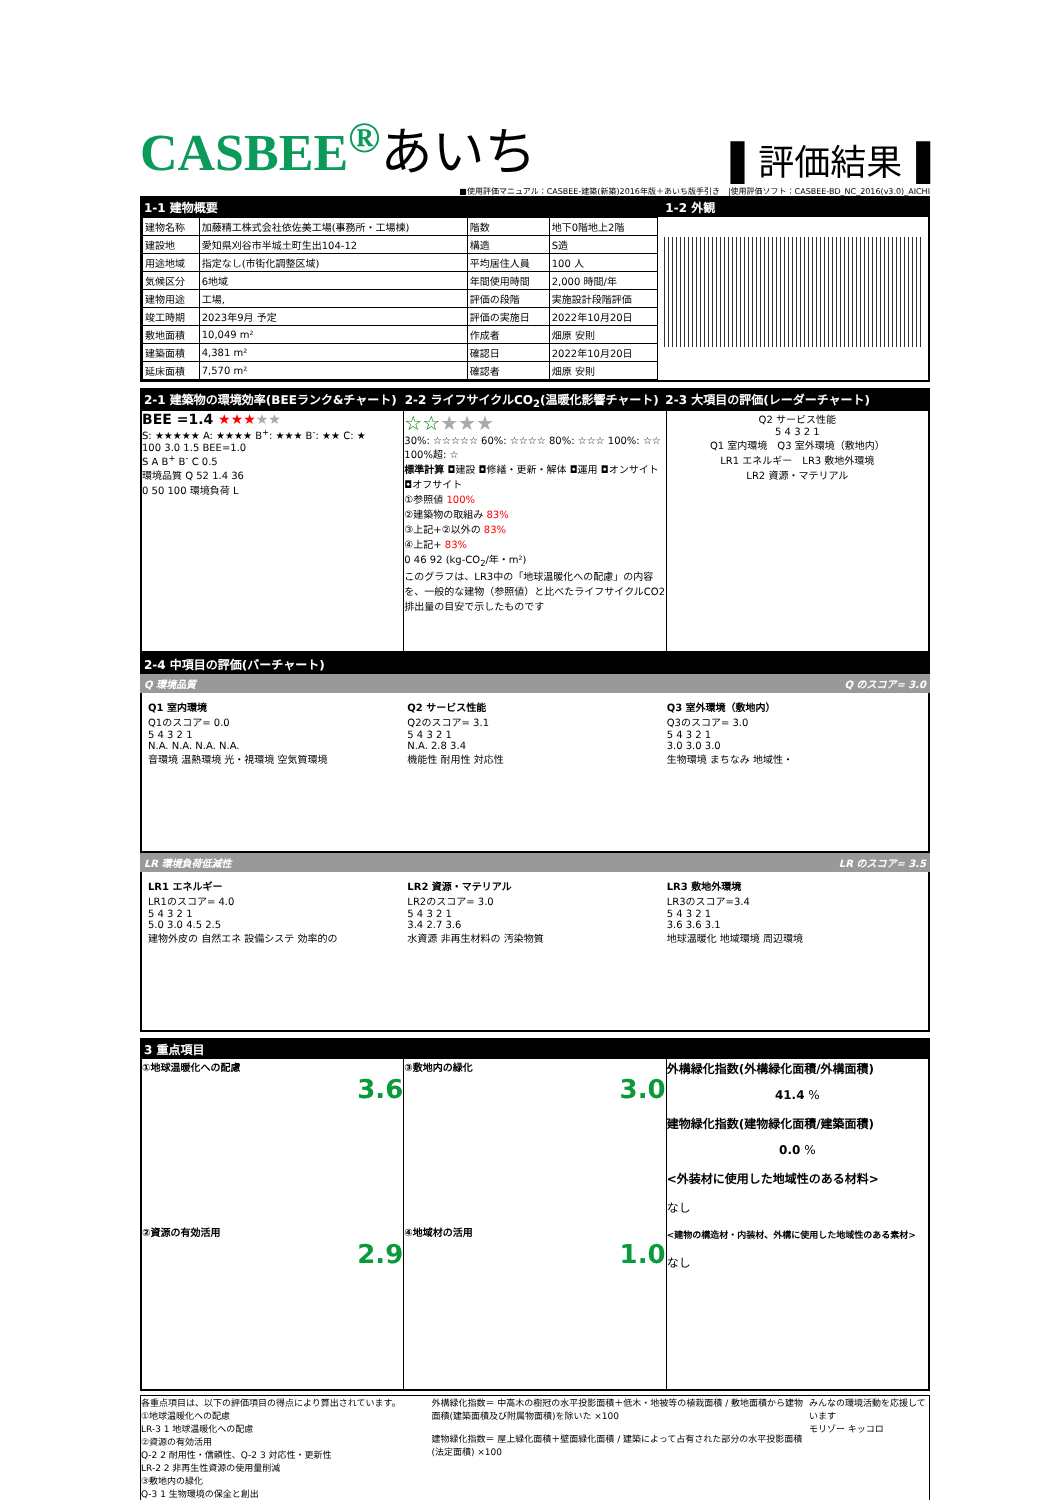CASBEE<sup>®</sup>あいち
▌評価結果▐
■使用評価マニュアル：CASBEE-建築(新築)2016年版＋あいち版手引き　|使用評価ソフト：CASBEE-BD_NC_2016(v3.0)_AICHI
1-1 建物概要 1-2 外観
| 建物名称 | 加藤精工株式会社依佐美工場(事務所・工場棟) | 階数 | 地下0階地上2階 |
| 建設地 | 愛知県刈谷市半城土町生出104-12 | 構造 | S造 |
| 用途地域 | 指定なし(市街化調整区域) | 平均居住人員 | 100 人 |
| 気候区分 | 6地域 | 年間使用時間 | 2,000 時間/年 |
| 建物用途 | 工場, | 評価の段階 | 実施設計段階評価 |
| 竣工時期 | 2023年9月 予定 | 評価の実施日 | 2022年10月20日 |
| 敷地面積 | 10,049 m² | 作成者 | 畑原 安則 |
| 建築面積 | 4,381 m² | 確認日 | 2022年10月20日 |
| 延床面積 | 7,570 m² | 確認者 | 畑原 安則 |
2-1 建築物の環境効率(BEEランク&チャート)
2-2 ライフサイクルCO<sub>2</sub>(温暖化影響チャート)
2-3 大項目の評価(レーダーチャート)
BEE =1.4 ★★★★★
S: ★★★★★ A: ★★★★ B<sup>+</sup>: ★★★ B<sup>-</sup>: ★★ C: ★
100 3.0 1.5 BEE=1.0
S A B<sup>+</sup> B<sup>-</sup> C 0.5
環境品質 Q 52 1.4 36
0 50 100 環境負荷 L
☆☆★★★
30%: ☆☆☆☆☆ 60%: ☆☆☆☆ 80%: ☆☆☆ 100%: ☆☆ 100%超: ☆
標準計算 ◘建設 ◘修繕・更新・解体 ◘運用 ◘オンサイト ◘オフサイト
①参照値 100%
②建築物の取組み 83%
③上記+②以外の 83%
④上記+ 83%
0 46 92 (kg-CO<sub>2</sub>/年・m²)
このグラフは、LR3中の「地球温暖化への配慮」の内容を、一般的な建物（参照値）と比べたライフサイクルCO2 排出量の目安で示したものです
Q2 サービス性能
5 4 3 2 1
Q1 室内環境　Q3 室外環境（敷地内）
LR1 エネルギー　LR3 敷地外環境
LR2 資源・マテリアル
2-4 中項目の評価(バーチャート)
Q 環境品質 Q のスコア= 3.0
Q1 室内環境
Q1のスコア= 0.0
5 4 3 2 1
N.A. N.A. N.A. N.A.
音環境 温熱環境 光・視環境 空気質環境
Q2 サービス性能
Q2のスコア= 3.1
5 4 3 2 1
N.A. 2.8 3.4
機能性 耐用性 対応性
Q3 室外環境（敷地内）
Q3のスコア= 3.0
5 4 3 2 1
3.0 3.0 3.0
生物環境 まちなみ 地域性・
LR 環境負荷低減性 LR のスコア= 3.5
LR1 エネルギー
LR1のスコア= 4.0
5 4 3 2 1
5.0 3.0 4.5 2.5
建物外皮の 自然エネ 設備システ 効率的の
LR2 資源・マテリアル
LR2のスコア= 3.0
5 4 3 2 1
3.4 2.7 3.6
水資源 非再生材料の 汚染物質
LR3 敷地外環境
LR3のスコア=3.4
5 4 3 2 1
3.6 3.6 3.1
地球温暖化 地域環境 周辺環境
3 重点項目
①地球温暖化への配慮
3.6
②資源の有効活用
2.9
③敷地内の緑化
3.0
④地域材の活用
1.0
外構緑化指数(外構緑化面積/外構面積)
41.4 %
建物緑化指数(建物緑化面積/建築面積)
0.0 %
<外装材に使用した地域性のある材料>
なし
<建物の構造材・内装材、外構に使用した地域性のある素材>
なし
各重点項目は、以下の評価項目の得点により算出されています。
①地球温暖化への配慮
LR-3 1 地球温暖化への配慮
②資源の有効活用
Q-2 2 耐用性・信頼性、Q-2 3 対応性・更新性
LR-2 2 非再生性資源の使用量削減
③敷地内の緑化
Q-3 1 生物環境の保全と創出
外構緑化指数＝ 中高木の樹冠の水平投影面積＋低木・地被等の植栽面積 / 敷地面積から建物面積(建築面積及び附属物面積)を除いた ×100
建物緑化指数＝ 屋上緑化面積＋壁面緑化面積 / 建築によって占有された部分の水平投影面積(法定面積) ×100
みんなの環境活動を応援しています
モリゾー キッコロ